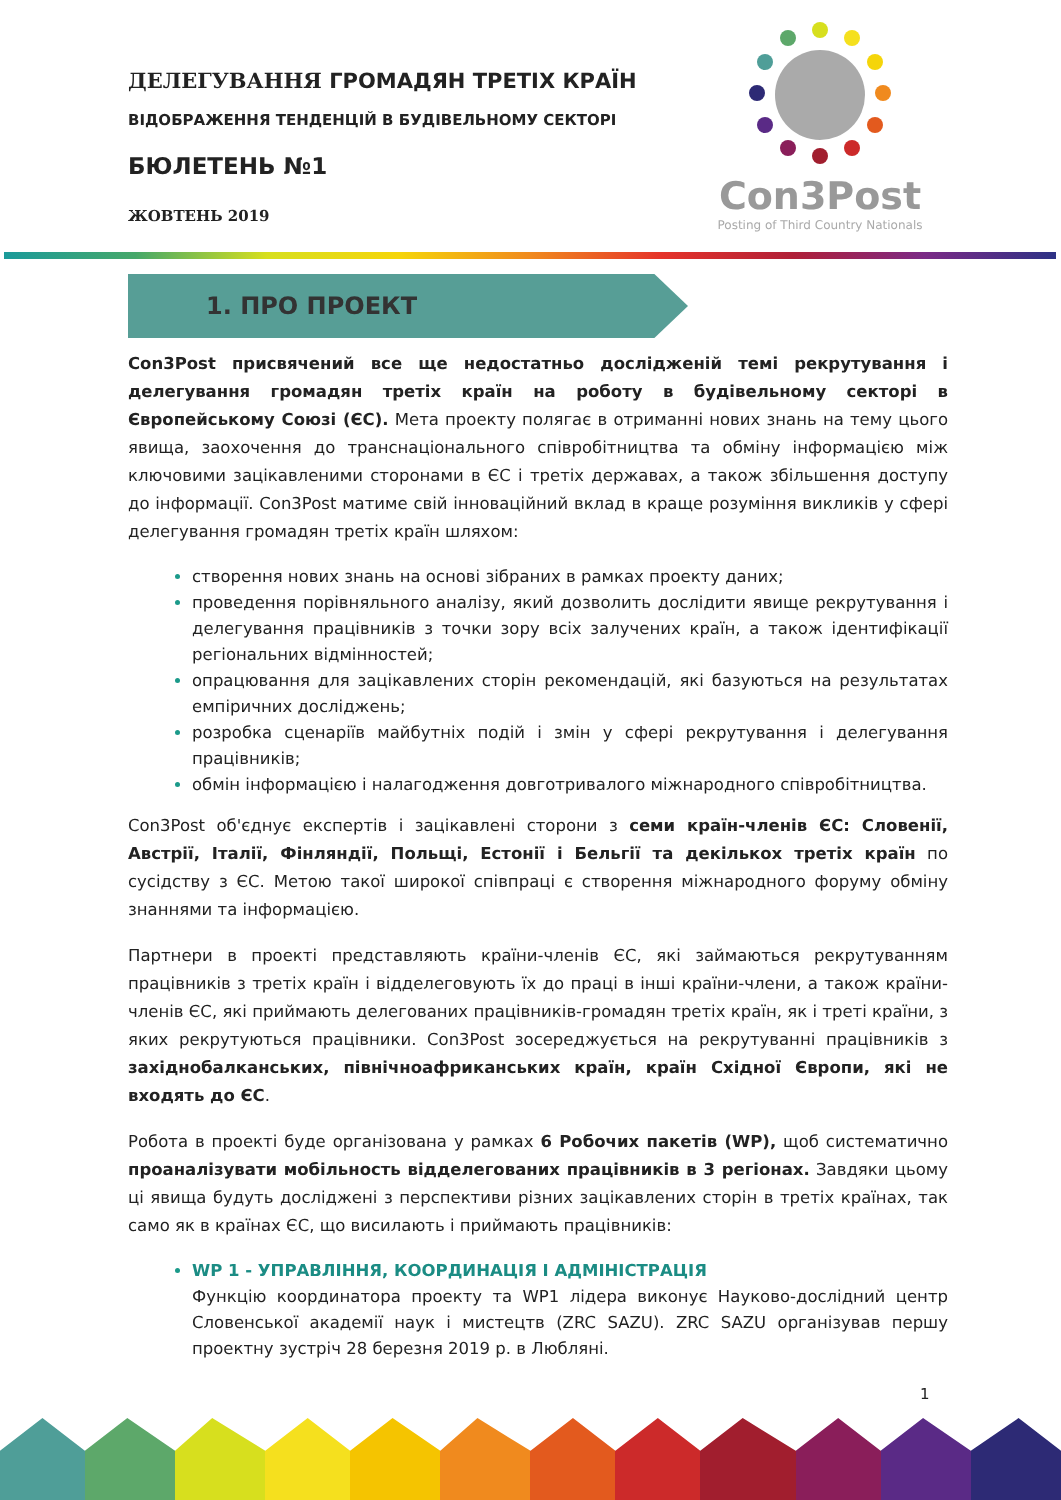ДЕЛЕГУВАННЯ ГРОМАДЯН ТРЕТІХ КРАЇН
ВІДОБРАЖЕННЯ ТЕНДЕНЦІЙ В БУДІВЕЛЬНОМУ СЕКТОРІ
БЮЛЕТЕНЬ №1
ЖОВТЕНЬ 2019
Con3Post
Posting of Third Country Nationals
1. ПРО ПРОЕКТ
Con3Post присвячений все ще недостатньо дослідженій темі рекрутування і делегування громадян третіх країн на роботу в будівельному секторі в Європейському Союзі (ЄС). Мета проекту полягає в отриманні нових знань на тему цього явища, заохочення до транснаціонального співробітництва та обміну інформацією між ключовими зацікавленими сторонами в ЄС і третіх державах, а також збільшення доступу до інформації. Con3Post матиме свій інноваційний вклад в краще розуміння викликів у сфері делегування громадян третіх країн шляхом:
створення нових знань на основі зібраних в рамках проекту даних;
проведення порівняльного аналізу, який дозволить дослідити явище рекрутування і делегування працівників з точки зору всіх залучених країн, а також ідентифікації регіональних відмінностей;
опрацювання для зацікавлених сторін рекомендацій, які базуються на результатах емпіричних досліджень;
розробка сценаріїв майбутніх подій і змін у сфері рекрутування і делегування працівників;
обмін інформацією і налагодження довготривалого міжнародного співробітництва.
Con3Post об'єднує експертів і зацікавлені сторони з семи країн-членів ЄС: Словенії, Австрії, Італії, Фінляндії, Польщі, Естонії і Бельгії та декількох третіх країн по сусідству з ЄС. Метою такої широкої співпраці є створення міжнародного форуму обміну знаннями та інформацією.
Партнери в проекті представляють країни-членів ЄС, які займаються рекрутуванням працівників з третіх країн і відделеговують їх до праці в інші країни-члени, а також країни-членів ЄС, які приймають делегованих працівників-громадян третіх країн, як і треті країни, з яких рекрутуються працівники. Con3Post зосереджується на рекрутуванні працівників з західнобалканських, північноафриканських країн, країн Східної Європи, які не входять до ЄС.
Робота в проекті буде організована у рамках 6 Робочих пакетів (WP), щоб систематично проаналізувати мобільность відделегованих працівників в 3 регіонах. Завдяки цьому ці явища будуть досліджені з перспективи різних зацікавлених сторін в третіх країнах, так само як в країнах ЄС, що висилають і приймають працівників:
WP 1 - УПРАВЛІННЯ, КООРДИНАЦІЯ І АДМІНІСТРАЦІЯ
Функцію координатора проекту та WP1 лідера виконує Науково-дослідний центр Словенської академії наук і мистецтв (ZRC SAZU). ZRC SAZU організував першу проектну зустріч 28 березня 2019 р. в Любляні.
1